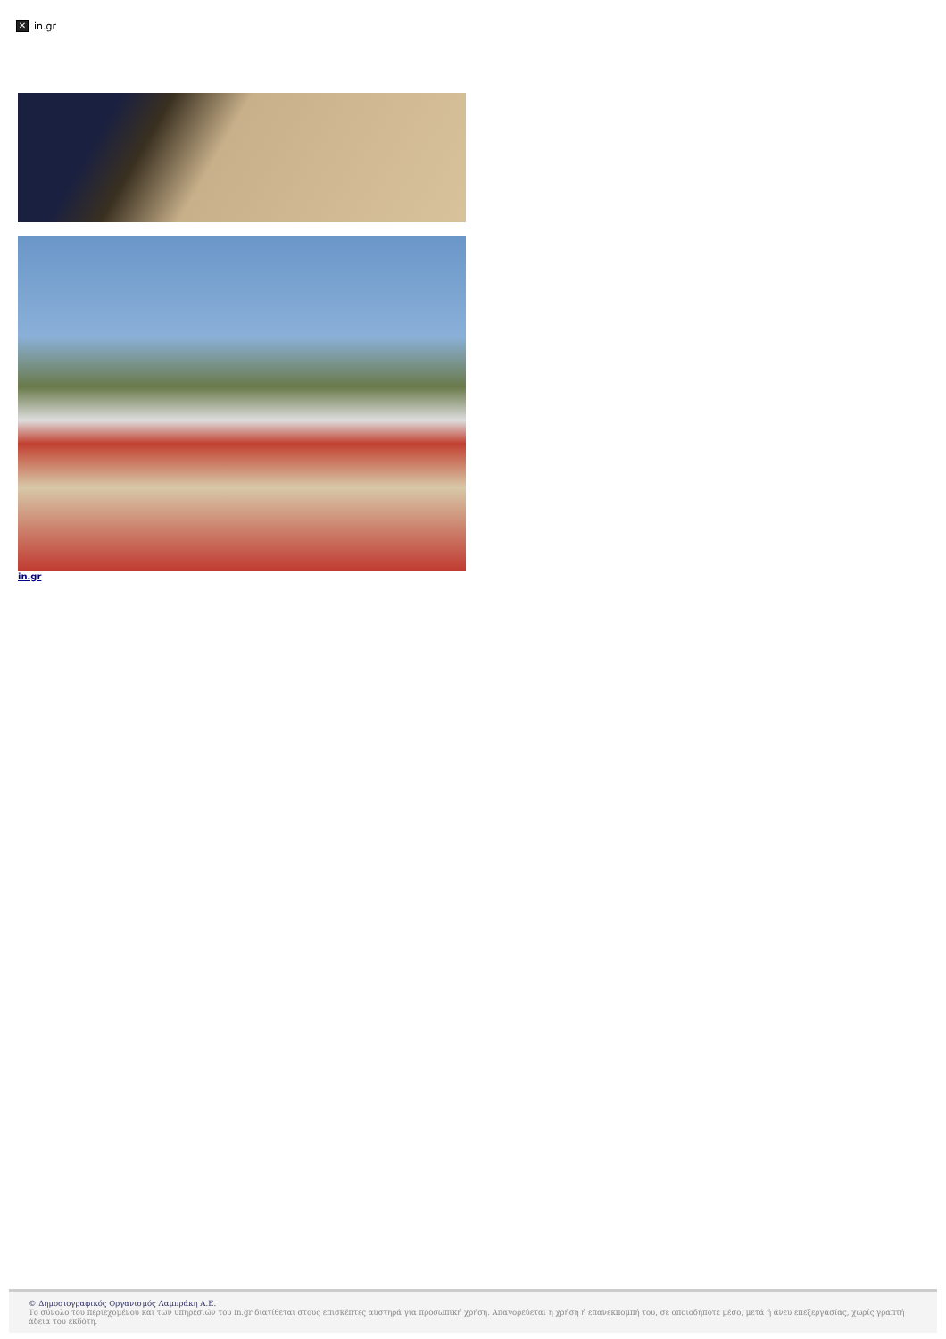✕ in.gr
in.gr
© Δημοσιογραφικός Οργανισμός Λαμπράκη Α.Ε.
Το σύνολο του περιεχομένου και των υπηρεσιών του in.gr διατίθεται στους επισκέπτες αυστηρά για προσωπική χρήση. Απαγορεύεται η χρήση ή επανεκπομπή του, σε οποιοδήποτε μέσο, μετά ή άνευ επεξεργασίας, χωρίς γραπτή άδεια του εκδότη.